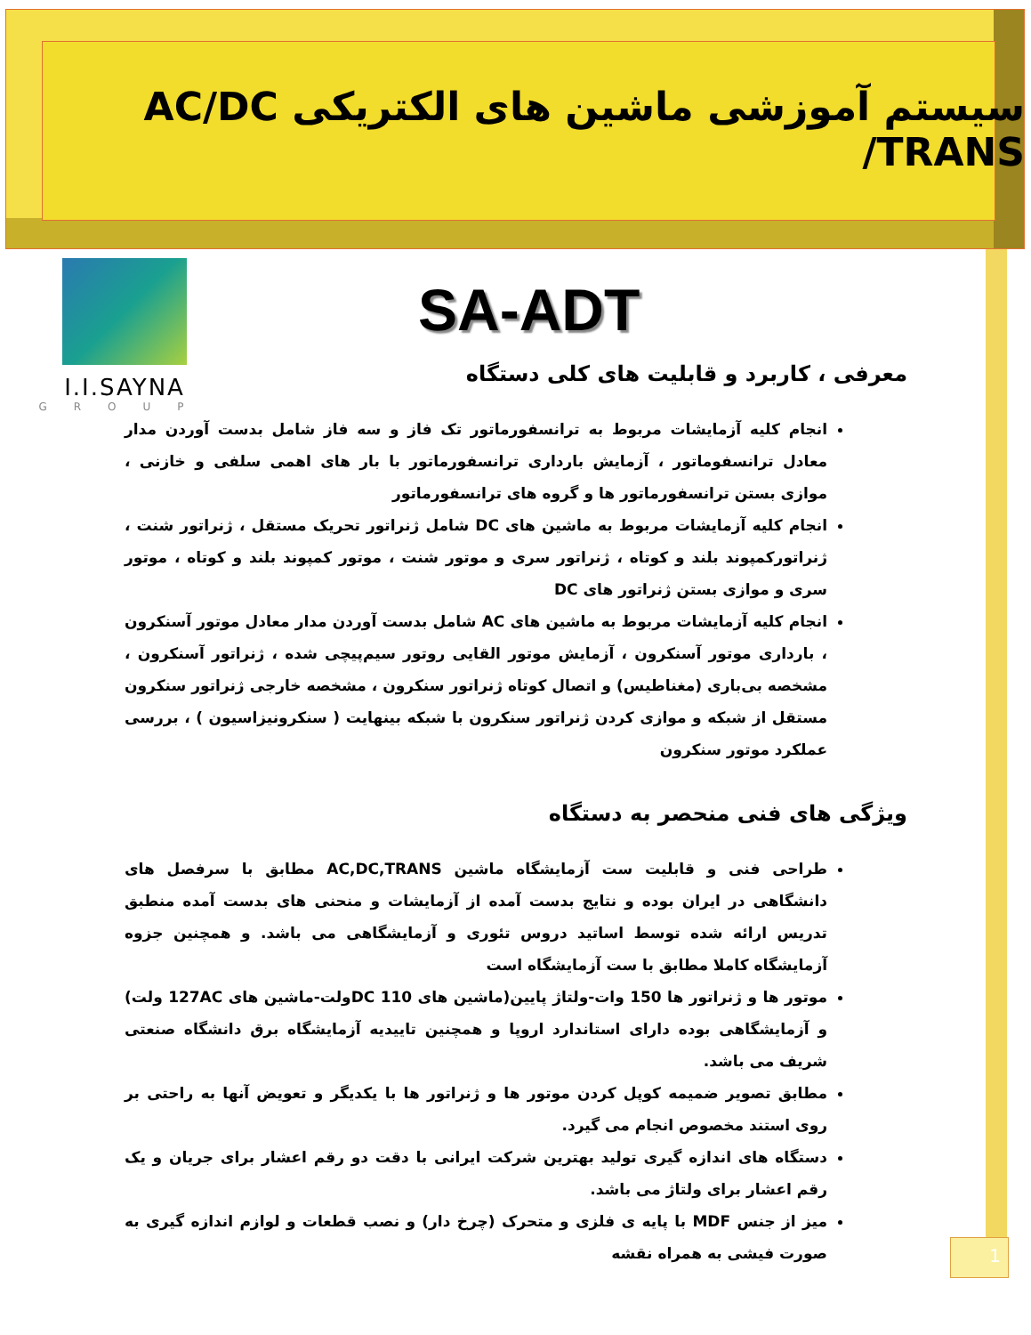سیستم آموزشی ماشین های الکتریکی AC/DC /TRANS
I.I.SAYNA
GROUP
SA-ADT
معرفی ، کاربرد و قابلیت های کلی دستگاه
انجام کلیه آزمایشات مربوط به ترانسفورماتور تک فاز و سه فاز شامل بدست آوردن مدار معادل ترانسفوماتور ، آزمایش بارداری ترانسفورماتور با بار های اهمی سلفی و خازنی ، موازی بستن ترانسفورماتور ها و گروه های ترانسفورماتور
انجام کلیه آزمایشات مربوط به ماشین های DC شامل ژنراتور تحریک مستقل ، ژنراتور شنت ، ژنراتورکمپوند بلند و کوتاه ، ژنراتور سری و موتور شنت ، موتور کمپوند بلند و کوتاه ، موتور سری و موازی بستن ژنراتور های DC
انجام کلیه آزمایشات مربوط به ماشین های AC شامل بدست آوردن مدار معادل موتور آسنکرون ، بارداری موتور آسنکرون ، آزمایش موتور القایی روتور سیم‌پیچی شده ، ژنراتور آسنکرون ، مشخصه بی‌باری (مغناطیس) و اتصال کوتاه ژنراتور سنکرون ، مشخصه خارجی ژنراتور سنکرون مستقل از شبکه و موازی کردن ژنراتور سنکرون با شبکه بینهایت ( سنکرونیزاسیون ) ، بررسی عملکرد موتور سنکرون
ویژگی های فنی منحصر به دستگاه
طراحی فنی و قابلیت ست آزمایشگاه ماشین AC,DC,TRANS مطابق با سرفصل های دانشگاهی در ایران بوده و نتایج بدست آمده از آزمایشات و منحنی های بدست آمده منطبق تدریس ارائه شده توسط اساتید دروس تئوری و آزمایشگاهی می باشد. و همچنین جزوه آزمایشگاه کاملا مطابق با ست آزمایشگاه است
موتور ها و ژنراتور ها 150 وات-ولتاژ پایین(ماشین های 110 DCولت-ماشین های 127AC ولت) و آزمایشگاهی بوده دارای استاندارد اروپا و همچنین تاییدیه آزمایشگاه برق دانشگاه صنعتی شریف می باشد.
مطابق تصویر ضمیمه کوپل کردن موتور ها و ژنراتور ها با یکدیگر و تعویض آنها به راحتی بر روی استند مخصوص انجام می گیرد.
دستگاه های اندازه گیری تولید بهترین شرکت ایرانی با دقت دو رقم اعشار برای جریان و یک رقم اعشار برای ولتاژ می باشد.
میز از جنس MDF با پایه ی فلزی و متحرک (چرخ دار) و نصب قطعات و لوازم اندازه گیری به صورت فیشی به همراه نقشه
1